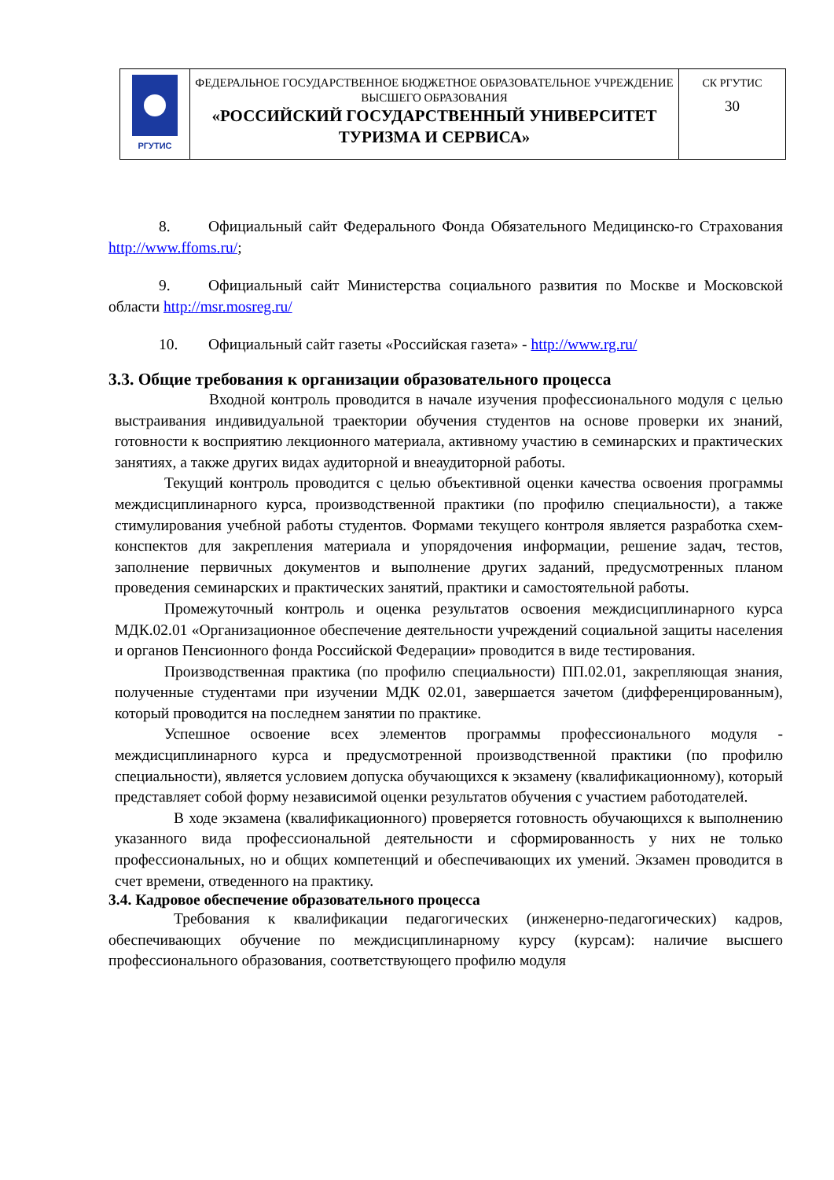| РГУТИС | ФЕДЕРАЛЬНОЕ ГОСУДАРСТВЕННОЕ БЮДЖЕТНОЕ ОБРАЗОВАТЕЛЬНОЕ УЧРЕЖДЕНИЕ ВЫСШЕГО ОБРАЗОВАНИЯ «РОССИЙСКИЙ ГОСУДАРСТВЕННЫЙ УНИВЕРСИТЕТ ТУРИЗМА И СЕРВИСА» | СК РГУТИС 30 |
8. Официальный сайт Федерального Фонда Обязательного Медицинско-го Страхования http://www.ffoms.ru/;
9. Официальный сайт Министерства социального развития по Москве и Московской области http://msr.mosreg.ru/
10. Официальный сайт газеты «Российская газета» - http://www.rg.ru/
3.3. Общие требования к организации образовательного процесса
Входной контроль проводится в начале изучения профессионального модуля с целью выстраивания индивидуальной траектории обучения студентов на основе проверки их знаний, готовности к восприятию лекционного материала, активному участию в семинарских и практических занятиях, а также других видах аудиторной и внеаудиторной работы.
Текущий контроль проводится с целью объективной оценки качества освоения программы междисциплинарного курса, производственной практики (по профилю специальности), а также стимулирования учебной работы студентов. Формами текущего контроля является разработка схем-конспектов для закрепления материала и упорядочения информации, решение задач, тестов, заполнение первичных документов и выполнение других заданий, предусмотренных планом проведения семинарских и практических занятий, практики и самостоятельной работы.
Промежуточный контроль и оценка результатов освоения междисциплинарного курса МДК.02.01 «Организационное обеспечение деятельности учреждений социальной защиты населения и органов Пенсионного фонда Российской Федерации» проводится в виде тестирования.
Производственная практика (по профилю специальности) ПП.02.01, закрепляющая знания, полученные студентами при изучении МДК 02.01, завершается зачетом (дифференцированным), который проводится на последнем занятии по практике.
Успешное освоение всех элементов программы профессионального модуля - междисциплинарного курса и предусмотренной производственной практики (по профилю специальности), является условием допуска обучающихся к экзамену (квалификационному), который представляет собой форму независимой оценки результатов обучения с участием работодателей.
В ходе экзамена (квалификационного) проверяется готовность обучающихся к выполнению указанного вида профессиональной деятельности и сформированность у них не только профессиональных, но и общих компетенций и обеспечивающих их умений. Экзамен проводится в счет времени, отведенного на практику.
3.4. Кадровое обеспечение образовательного процесса
Требования к квалификации педагогических (инженерно-педагогических) кадров, обеспечивающих обучение по междисциплинарному курсу (курсам): наличие высшего профессионального образования, соответствующего профилю модуля